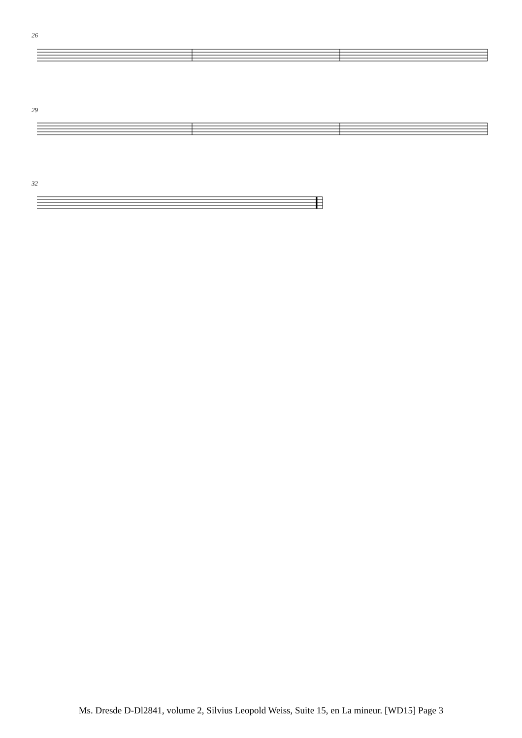26
29
32
Ms. Dresde D-Dl2841, volume 2, Silvius Leopold Weiss, Suite 15, en La mineur. [WD15] Page 3